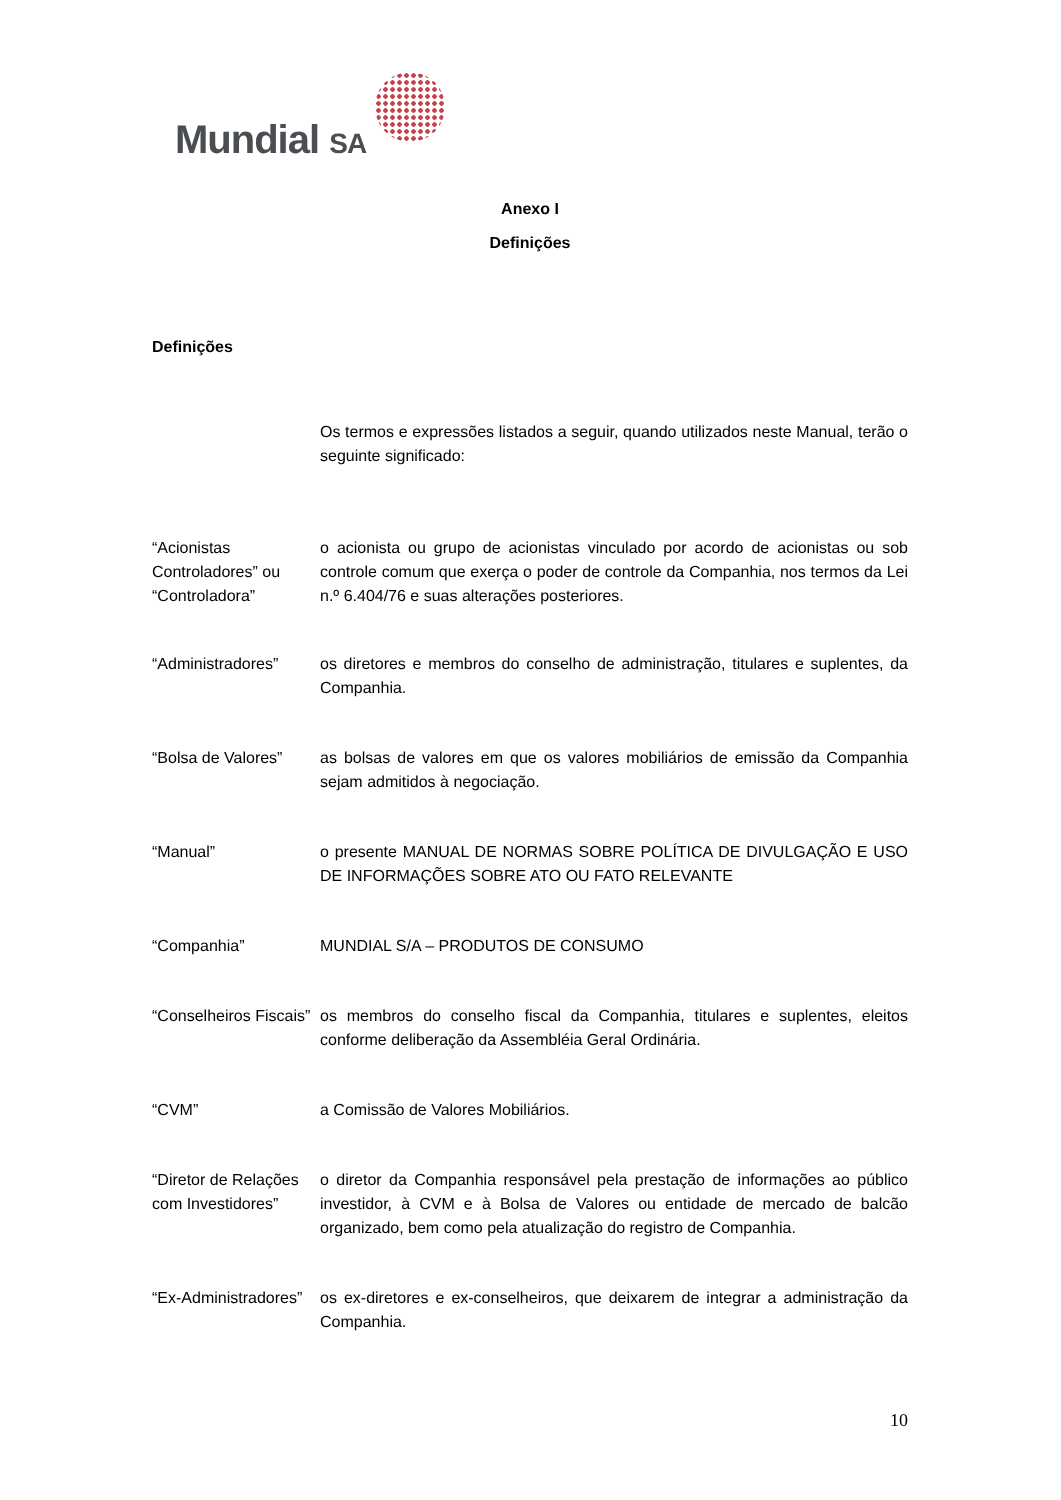Mundial SA
Anexo I
Definições
Definições
Os termos e expressões listados a seguir, quando utilizados neste Manual, terão o seguinte significado:
“Acionistas Controladores” ou “Controladora”
o acionista ou grupo de acionistas vinculado por acordo de acionistas ou sob controle comum que exerça o poder de controle da Companhia, nos termos da Lei n.º 6.404/76 e suas alterações posteriores.
“Administradores” os diretores e membros do conselho de administração, titulares e suplentes, da Companhia.
“Bolsa de Valores”
as bolsas de valores em que os valores mobiliários de emissão da Companhia sejam admitidos à negociação.
“Manual” o presente MANUAL DE NORMAS SOBRE POLÍTICA DE DIVULGAÇÃO E USO DE INFORMAÇÕES SOBRE ATO OU FATO RELEVANTE
“Companhia” MUNDIAL S/A – PRODUTOS DE CONSUMO
“Conselheiros Fiscais”
os membros do conselho fiscal da Companhia, titulares e suplentes, eleitos conforme deliberação da Assembléia Geral Ordinária.
“CVM” a Comissão de Valores Mobiliários.
“Diretor de Relações com Investidores”
o diretor da Companhia responsável pela prestação de informações ao público investidor, à CVM e à Bolsa de Valores ou entidade de mercado de balcão organizado, bem como pela atualização do registro de Companhia.
“Ex-Administradores”
os ex-diretores e ex-conselheiros, que deixarem de integrar a administração da Companhia.
10